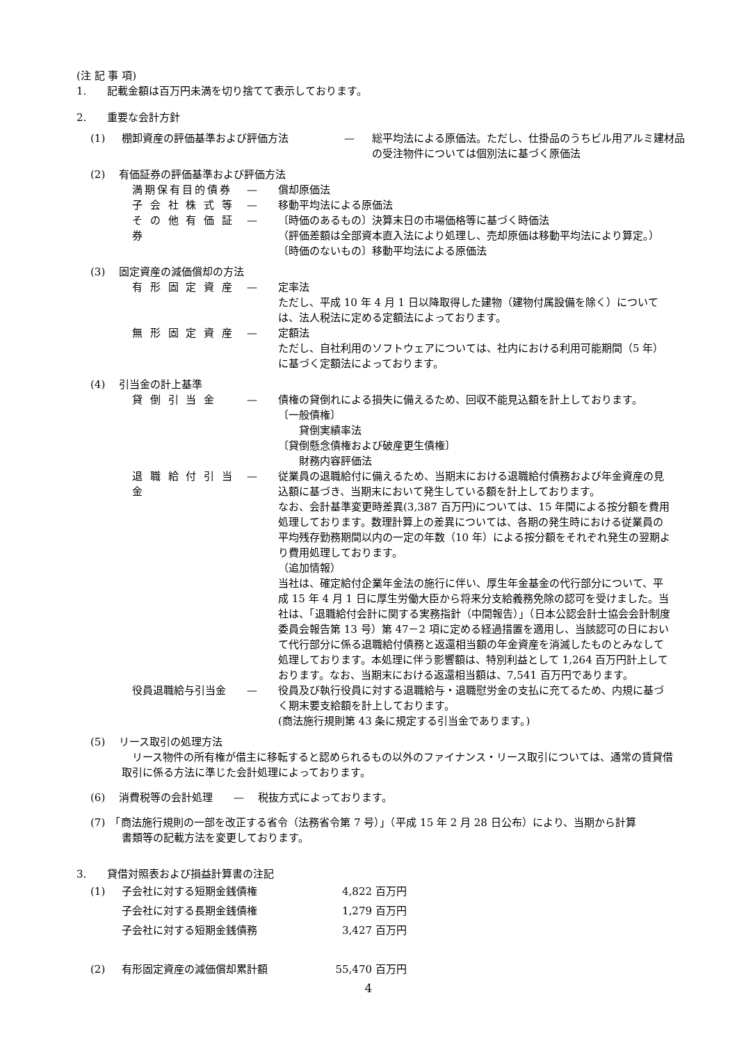(注 記 事 項)
1.　　記載金額は百万円未満を切り捨てて表示しております。
2.　　重要な会計方針
(1) 棚卸資産の評価基準および評価方法 — 総平均法による原価法。ただし、仕掛品のうちビル用アルミ建材品の受注物件については個別法に基づく原価法
(2)　 有価証券の評価基準および評価方法
満期保有目的債券 — 償却原価法
子 会 社 株 式 等 — 移動平均法による原価法
そ の 他 有 価 証 券 — 〔時価のあるもの〕決算末日の市場価格等に基づく時価法
（評価差額は全部資本直入法により処理し、売却原価は移動平均法により算定。）
〔時価のないもの〕移動平均法による原価法
(3)　 固定資産の減価償却の方法
有 形 固 定 資 産 — 定率法
ただし、平成 10 年 4 月 1 日以降取得した建物（建物付属設備を除く）については、法人税法に定める定額法によっております。
無 形 固 定 資 産 — 定額法
ただし、自社利用のソフトウェアについては、社内における利用可能期間（5 年）に基づく定額法によっております。
(4)　 引当金の計上基準
貸 倒 引 当 金 — 債権の貸倒れによる損失に備えるため、回収不能見込額を計上しております。
〔一般債権〕
　　貸倒実績率法
〔貸倒懸念債権および破産更生債権〕
　　財務内容評価法
退 職 給 付 引 当 金 — 従業員の退職給付に備えるため、当期末における退職給付債務および年金資産の見込額に基づき、当期末において発生している額を計上しております。
なお、会計基準変更時差異(3,387 百万円)については、15 年間による按分額を費用処理しております。数理計算上の差異については、各期の発生時における従業員の平均残存勤務期間以内の一定の年数（10 年）による按分額をそれぞれ発生の翌期より費用処理しております。
（追加情報）
当社は、確定給付企業年金法の施行に伴い、厚生年金基金の代行部分について、平成 15 年 4 月 1 日に厚生労働大臣から将来分支給義務免除の認可を受けました。当社は、「退職給付会計に関する実務指針（中間報告）」（日本公認会計士協会会計制度委員会報告第 13 号）第 47－2 項に定める経過措置を適用し、当該認可の日において代行部分に係る退職給付債務と返還相当額の年金資産を消滅したものとみなして処理しております。本処理に伴う影響額は、特別利益として 1,264 百万円計上しております。なお、当期末における返還相当額は、7,541 百万円であります。
役員退職給与引当金 — 役員及び執行役員に対する退職給与・退職慰労金の支払に充てるため、内規に基づく期末要支給額を計上しております。
(商法施行規則第 43 条に規定する引当金であります。)
(5)　 リース取引の処理方法
　リース物件の所有権が借主に移転すると認められるもの以外のファイナンス・リース取引については、通常の賃貸借取引に係る方法に準じた会計処理によっております。
(6)　 消費税等の会計処理　　—　 税抜方式によっております。
(7)　「商法施行規則の一部を改正する省令（法務省令第 7 号）」（平成 15 年 2 月 28 日公布）により、当期から計算
書類等の記載方法を変更しております。
3.　　貸借対照表および損益計算書の注記
| (1) | 子会社に対する短期金銭債権 | 4,822 | 百万円 |
| | 子会社に対する長期金銭債権 | 1,279 | 百万円 |
| | 子会社に対する短期金銭債務 | 3,427 | 百万円 |
| (2) | 有形固定資産の減価償却累計額 | 55,470 | 百万円 |
4